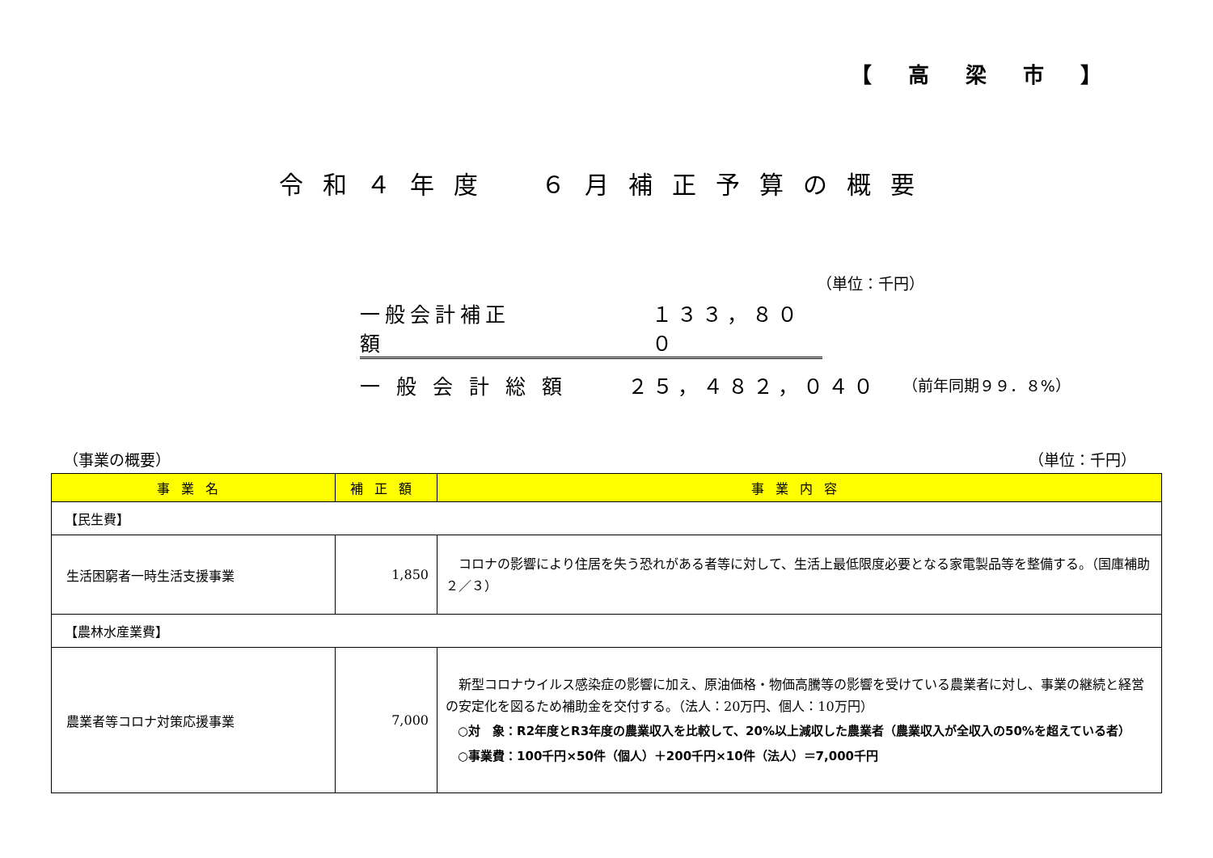【 高 梁 市 】
令和４年度　６月補正予算の概要
（単位：千円）
一般会計補正額 １３３，８００
一 般 会 計 総 額 ２５，４８２，０４０ （前年同期９９．８%）
（事業の概要） （単位：千円）
| 事業名 | 補正額 | 事業内容 |
| --- | --- | --- |
| 【民生費】 | | |
| 生活困窮者一時生活支援事業 | 1,850 | コロナの影響により住居を失う恐れがある者等に対して、生活上最低限度必要となる家電製品等を整備する。（国庫補助２／３） |
| 【農林水産業費】 | | |
| 農業者等コロナ対策応援事業 | 7,000 | 新型コロナウイルス感染症の影響に加え、原油価格・物価高騰等の影響を受けている農業者に対し、事業の継続と経営の安定化を図るため補助金を交付する。（法人：20万円、個人：10万円） ○対 象：R2年度とR3年度の農業収入を比較して、20%以上減収した農業者（農業収入が全収入の50%を超えている者） ○事業費：100千円×50件（個人）＋200千円×10件（法人）＝7,000千円 |